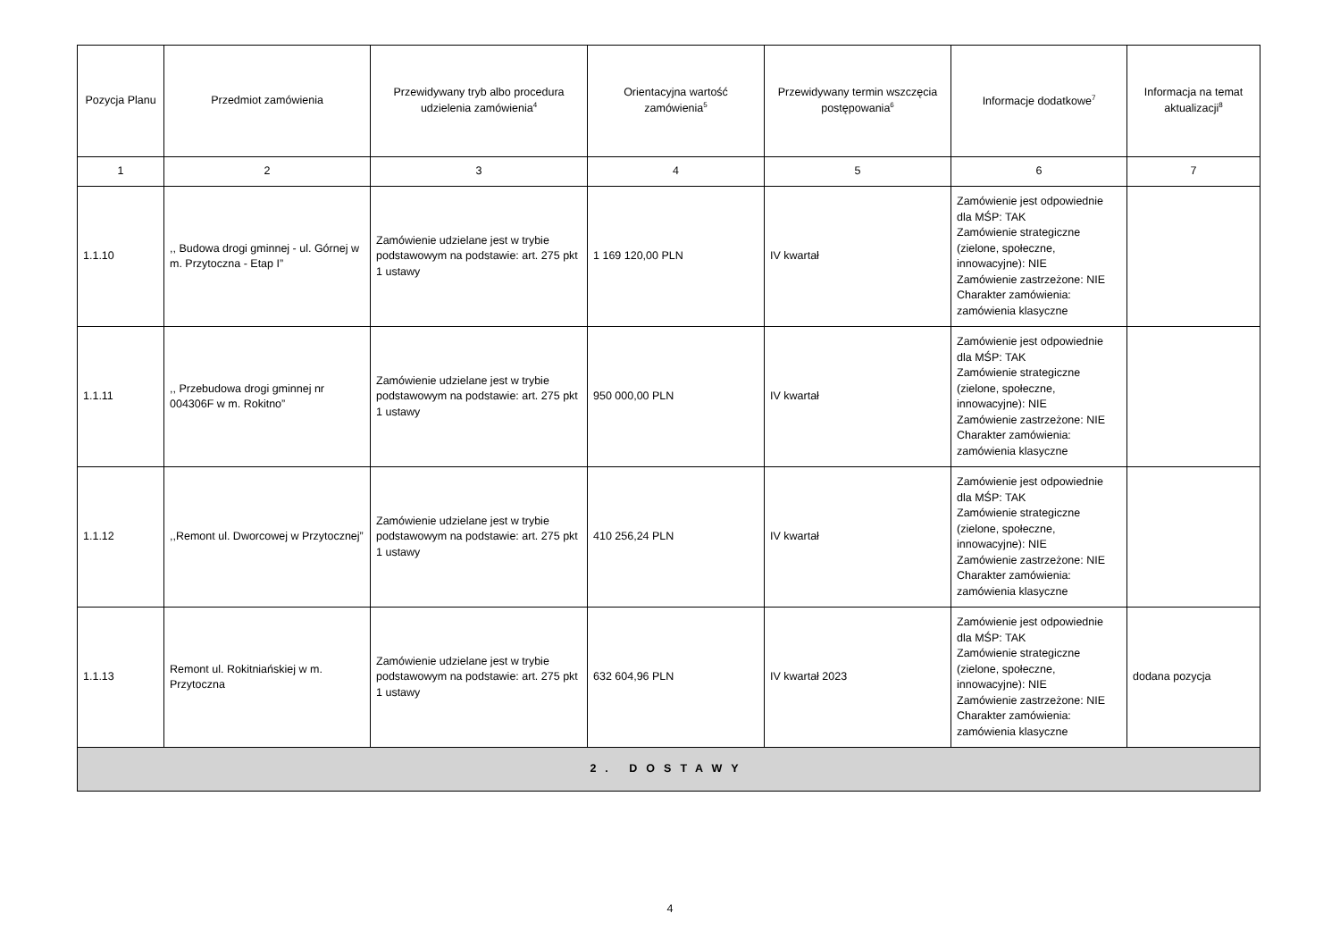| Pozycja Planu | Przedmiot zamówienia | Przewidywany tryb albo procedura udzielenia zamówienia<sup>4</sup> | Orientacyjna wartość zamówienia<sup>5</sup> | Przewidywany termin wszczęcia postępowania<sup>6</sup> | Informacje dodatkowe<sup>7</sup> | Informacja na temat aktualizacji<sup>8</sup> |
| --- | --- | --- | --- | --- | --- | --- |
| 1 | 2 | 3 | 4 | 5 | 6 | 7 |
| 1.1.10 | ,, Budowa drogi gminnej - ul. Górnej w m. Przytoczna - Etap I” | Zamówienie udzielane jest w trybie podstawowym na podstawie: art. 275 pkt 1 ustawy | 1 169 120,00 PLN | IV kwartał | Zamówienie jest odpowiednie dla MŚP: TAK Zamówienie strategiczne (zielone, społeczne, innowacyjne): NIE Zamówienie zastrzeżone: NIE Charakter zamówienia: zamówienia klasyczne | |
| 1.1.11 | ,, Przebudowa drogi gminnej nr 004306F w m. Rokitno” | Zamówienie udzielane jest w trybie podstawowym na podstawie: art. 275 pkt 1 ustawy | 950 000,00 PLN | IV kwartał | Zamówienie jest odpowiednie dla MŚP: TAK Zamówienie strategiczne (zielone, społeczne, innowacyjne): NIE Zamówienie zastrzeżone: NIE Charakter zamówienia: zamówienia klasyczne | |
| 1.1.12 | ,,Remont ul. Dworcowej w Przytocznej” | Zamówienie udzielane jest w trybie podstawowym na podstawie: art. 275 pkt 1 ustawy | 410 256,24 PLN | IV kwartał | Zamówienie jest odpowiednie dla MŚP: TAK Zamówienie strategiczne (zielone, społeczne, innowacyjne): NIE Zamówienie zastrzeżone: NIE Charakter zamówienia: zamówienia klasyczne | |
| 1.1.13 | Remont ul. Rokitniańskiej w m. Przytoczna | Zamówienie udzielane jest w trybie podstawowym na podstawie: art. 275 pkt 1 ustawy | 632 604,96 PLN | IV kwartał 2023 | Zamówienie jest odpowiednie dla MŚP: TAK Zamówienie strategiczne (zielone, społeczne, innowacyjne): NIE Zamówienie zastrzeżone: NIE Charakter zamówienia: zamówienia klasyczne | dodana pozycja |
| 2. DOSTAWY | | | | | | |
4